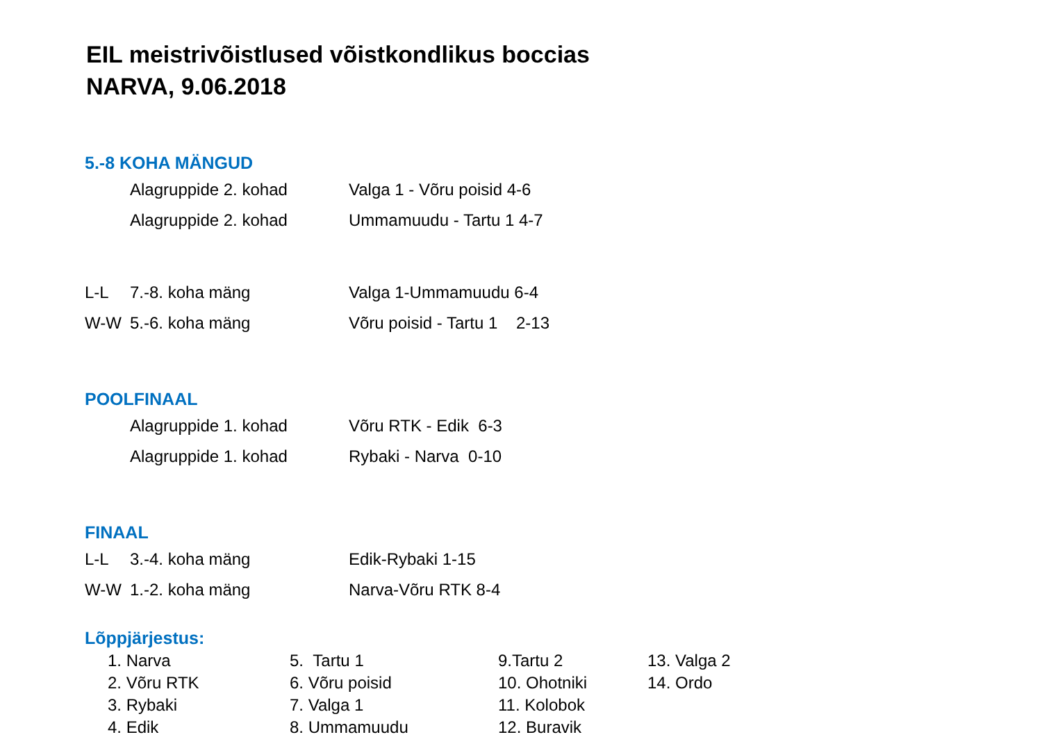EIL meistrivõistlused võistkondlikus boccias
NARVA, 9.06.2018
5.-8 KOHA MÄNGUD
| | Alagruppide 2. kohad | Valga 1 - Võru poisid 4-6 |
| | Alagruppide 2. kohad | Ummamuudu - Tartu 1 4-7 |
| L-L | 7.-8. koha mäng | Valga 1-Ummamuudu 6-4 |
| W-W | 5.-6. koha mäng | Võru poisid - Tartu 1 2-13 |
POOLFINAAL
| | Alagruppide 1. kohad | Võru RTK - Edik 6-3 |
| | Alagruppide 1. kohad | Rybaki - Narva 0-10 |
FINAAL
| L-L | 3.-4. koha mäng | Edik-Rybaki 1-15 |
| W-W | 1.-2. koha mäng | Narva-Võru RTK 8-4 |
Lõppjärjestus:
| 1. Narva | 5. Tartu 1 | 9.Tartu 2 | 13. Valga 2 |
| 2. Võru RTK | 6. Võru poisid | 10. Ohotniki | 14. Ordo |
| 3. Rybaki | 7. Valga 1 | 11. Kolobok | |
| 4. Edik | 8. Ummamuudu | 12. Buravik | |